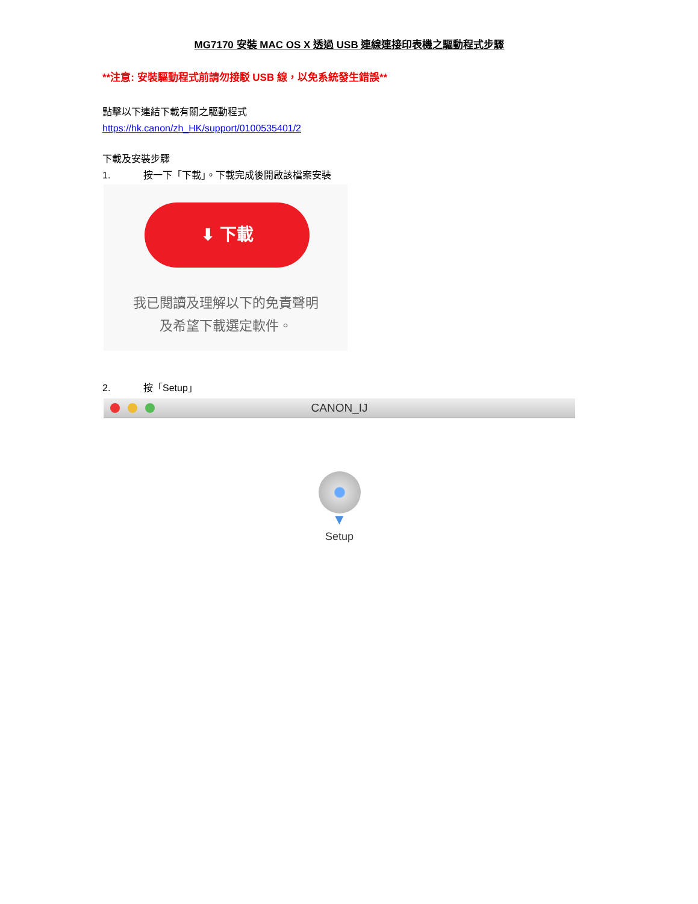MG7170 安裝 MAC OS X 透過 USB 連線連接印表機之驅動程式步驟
**注意: 安裝驅動程式前請勿接駁 USB 線，以免系統發生錯誤**
點擊以下連結下載有關之驅動程式
https://hk.canon/zh_HK/support/0100535401/2
下載及安裝步驟
1. 按一下「下載」。下載完成後開啟該檔案安裝
⬇ 下載
我已閱讀及理解以下的免責聲明
及希望下載選定軟件。
2. 按「Setup」
CANON_IJ
▼
Setup